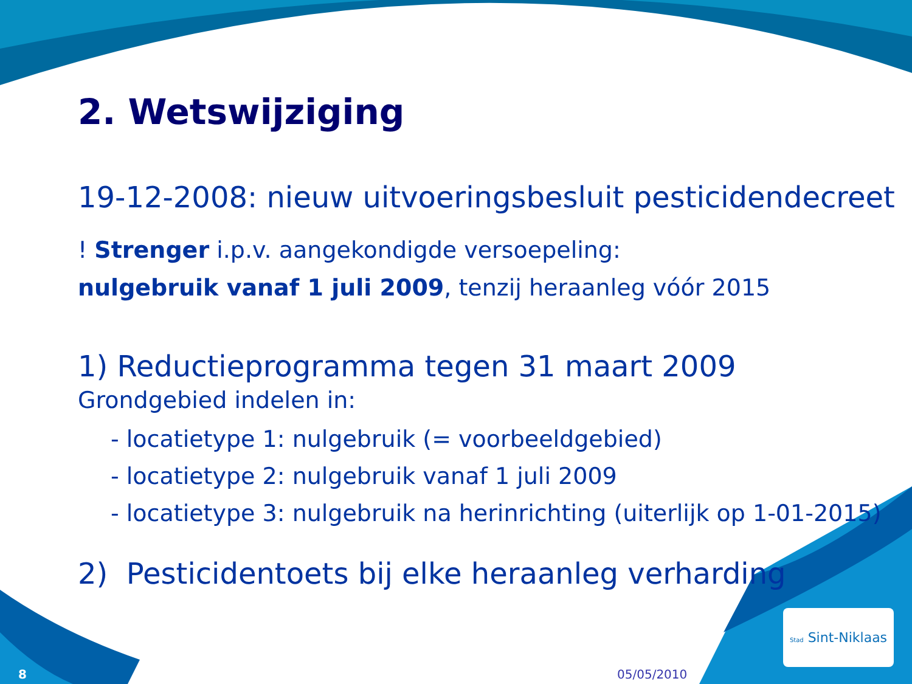2. Wetswijziging
19-12-2008: nieuw uitvoeringsbesluit pesticidendecreet
! Strenger i.p.v. aangekondigde versoepeling:
nulgebruik vanaf 1 juli 2009, tenzij heraanleg vóór 2015
1) Reductieprogramma tegen 31 maart 2009
Grondgebied indelen in:
- locatietype 1: nulgebruik (= voorbeeldgebied)
- locatietype 2: nulgebruik vanaf 1 juli 2009
- locatietype 3: nulgebruik na herinrichting (uiterlijk op 1-01-2015)
2) Pesticidentoets bij elke heraanleg verharding
Stad Sint-Niklaas
8 05/05/2010